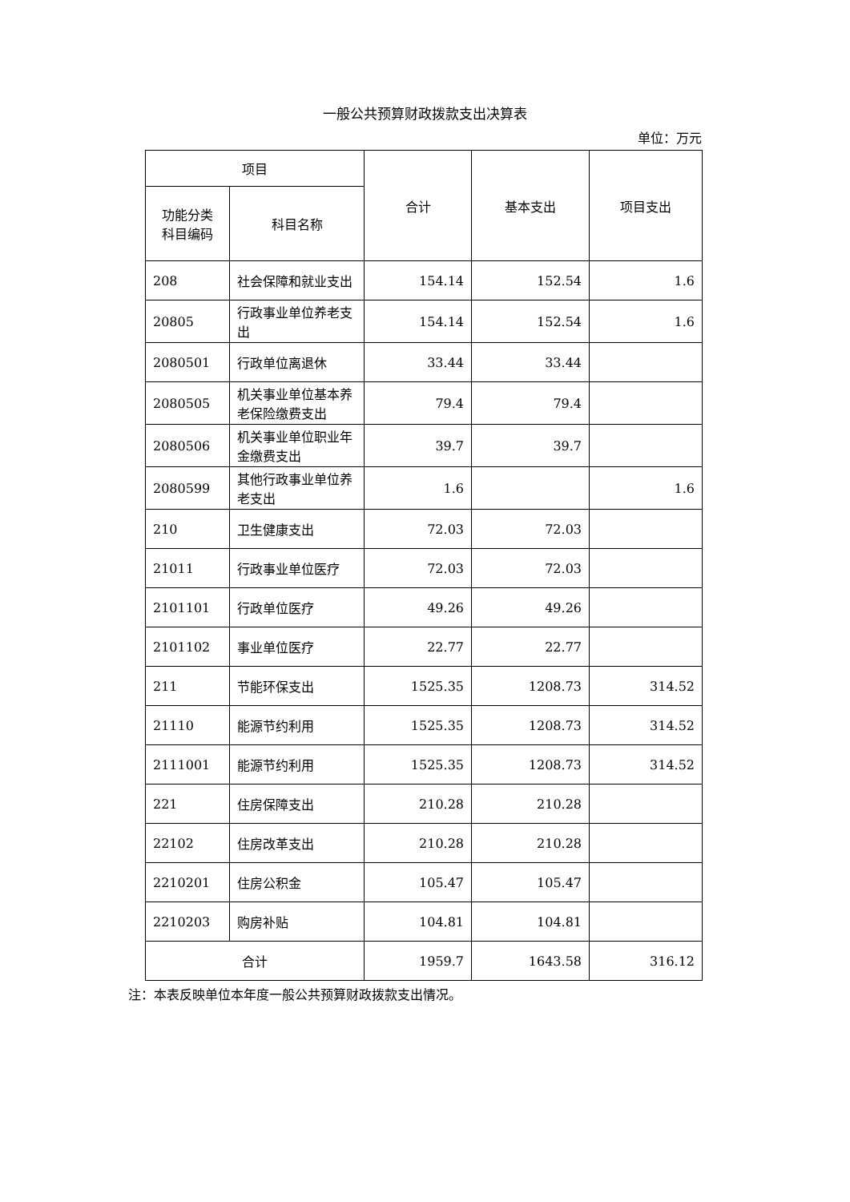一般公共预算财政拨款支出决算表
单位：万元
| 项目 | | 合计 | 基本支出 | 项目支出 |
| --- | --- | --- | --- | --- |
| 功能分类 科目编码 | 科目名称 | | | |
| 208 | 社会保障和就业支出 | 154.14 | 152.54 | 1.6 |
| 20805 | 行政事业单位养老支出 | 154.14 | 152.54 | 1.6 |
| 2080501 | 行政单位离退休 | 33.44 | 33.44 | |
| 2080505 | 机关事业单位基本养老保险缴费支出 | 79.4 | 79.4 | |
| 2080506 | 机关事业单位职业年金缴费支出 | 39.7 | 39.7 | |
| 2080599 | 其他行政事业单位养老支出 | 1.6 | | 1.6 |
| 210 | 卫生健康支出 | 72.03 | 72.03 | |
| 21011 | 行政事业单位医疗 | 72.03 | 72.03 | |
| 2101101 | 行政单位医疗 | 49.26 | 49.26 | |
| 2101102 | 事业单位医疗 | 22.77 | 22.77 | |
| 211 | 节能环保支出 | 1525.35 | 1208.73 | 314.52 |
| 21110 | 能源节约利用 | 1525.35 | 1208.73 | 314.52 |
| 2111001 | 能源节约利用 | 1525.35 | 1208.73 | 314.52 |
| 221 | 住房保障支出 | 210.28 | 210.28 | |
| 22102 | 住房改革支出 | 210.28 | 210.28 | |
| 2210201 | 住房公积金 | 105.47 | 105.47 | |
| 2210203 | 购房补贴 | 104.81 | 104.81 | |
| 合计 | | 1959.7 | 1643.58 | 316.12 |
注：本表反映单位本年度一般公共预算财政拨款支出情况。